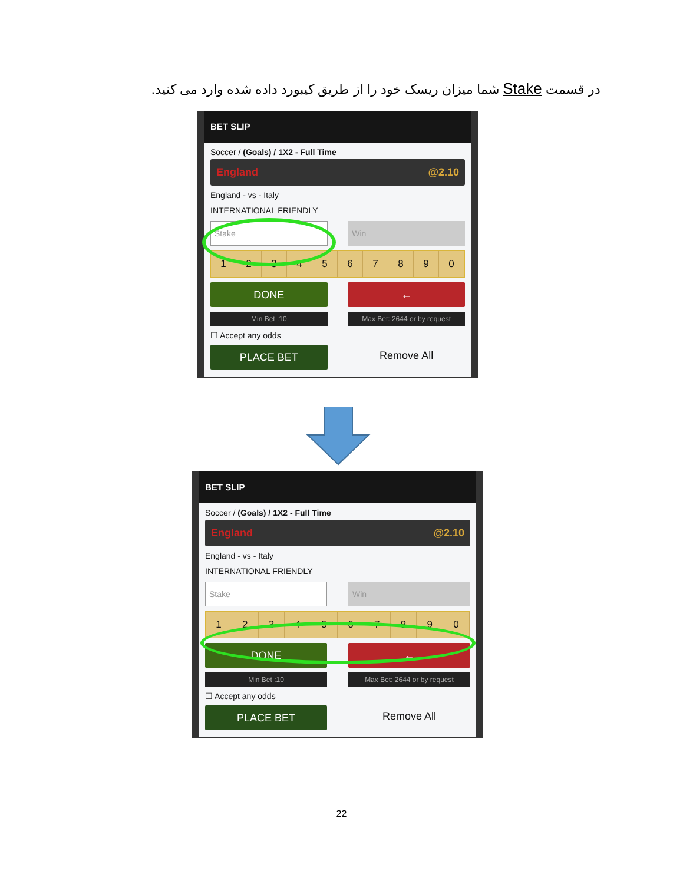در قسمت Stake شما میزان ریسک خود را از طریق کیبورد داده شده وارد می کنید.
BET SLIP
Soccer / (Goals) / 1X2 - Full Time
England @2.10
England - vs - Italy
INTERNATIONAL FRIENDLY
Stake Win
1234567890
DONE ←
Min Bet :10 Max Bet: 2644 or by request
☐ Accept any odds
PLACE BET
Remove All
BET SLIP
Soccer / (Goals) / 1X2 - Full Time
England @2.10
England - vs - Italy
INTERNATIONAL FRIENDLY
Stake Win
1234567890
DONE ←
Min Bet :10 Max Bet: 2644 or by request
☐ Accept any odds
PLACE BET
Remove All
22